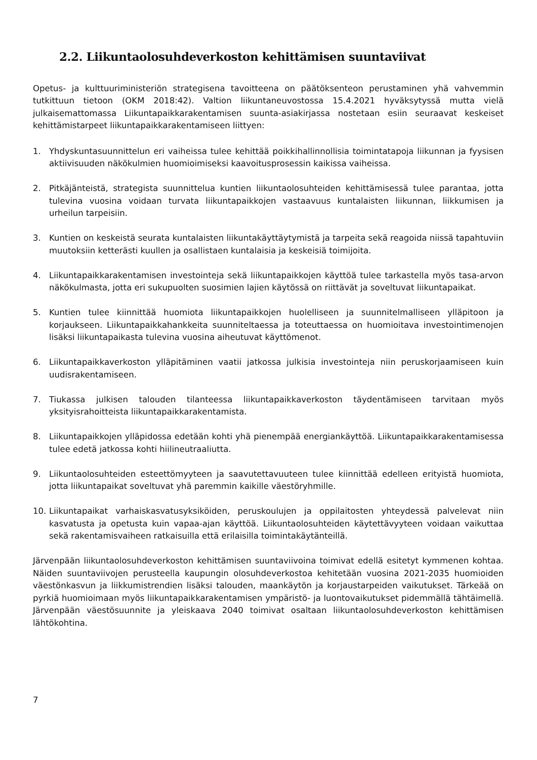2.2. Liikuntaolosuhdeverkoston kehittämisen suuntaviivat
Opetus- ja kulttuuriministeriön strategisena tavoitteena on päätöksenteon perustaminen yhä vahvemmin tutkittuun tietoon (OKM 2018:42). Valtion liikuntaneuvostossa 15.4.2021 hyväksytyssä mutta vielä julkaisemattomassa Liikuntapaikkarakentamisen suunta-asiakirjassa nostetaan esiin seuraavat keskeiset kehittämistarpeet liikuntapaikkarakentamiseen liittyen:
1. Yhdyskuntasuunnittelun eri vaiheissa tulee kehittää poikkihallinnollisia toimintatapoja liikunnan ja fyysisen aktiivisuuden näkökulmien huomioimiseksi kaavoitusprosessin kaikissa vaiheissa.
2. Pitkäjänteistä, strategista suunnittelua kuntien liikuntaolosuhteiden kehittämisessä tulee parantaa, jotta tulevina vuosina voidaan turvata liikuntapaikkojen vastaavuus kuntalaisten liikunnan, liikkumisen ja urheilun tarpeisiin.
3. Kuntien on keskeistä seurata kuntalaisten liikuntakäyttäytymistä ja tarpeita sekä reagoida niissä tapahtuviin muutoksiin ketterästi kuullen ja osallistaen kuntalaisia ja keskeisiä toimijoita.
4. Liikuntapaikkarakentamisen investointeja sekä liikuntapaikkojen käyttöä tulee tarkastella myös tasa-arvon näkökulmasta, jotta eri sukupuolten suosimien lajien käytössä on riittävät ja soveltuvat liikuntapaikat.
5. Kuntien tulee kiinnittää huomiota liikuntapaikkojen huolelliseen ja suunnitelmalliseen ylläpitoon ja korjaukseen. Liikuntapaikkahankkeita suunniteltaessa ja toteuttaessa on huomioitava investointimenojen lisäksi liikuntapaikasta tulevina vuosina aiheutuvat käyttömenot.
6. Liikuntapaikkaverkoston ylläpitäminen vaatii jatkossa julkisia investointeja niin peruskorjaamiseen kuin uudisrakentamiseen.
7. Tiukassa julkisen talouden tilanteessa liikuntapaikkaverkoston täydentämiseen tarvitaan myös yksityisrahoitteista liikuntapaikkarakentamista.
8. Liikuntapaikkojen ylläpidossa edetään kohti yhä pienempää energiankäyttöä. Liikuntapaikkarakentamisessa tulee edetä jatkossa kohti hiilineutraaliutta.
9. Liikuntaolosuhteiden esteettömyyteen ja saavutettavuuteen tulee kiinnittää edelleen erityistä huomiota, jotta liikuntapaikat soveltuvat yhä paremmin kaikille väestöryhmille.
10. Liikuntapaikat varhaiskasvatusyksiköiden, peruskoulujen ja oppilaitosten yhteydessä palvelevat niin kasvatusta ja opetusta kuin vapaa-ajan käyttöä. Liikuntaolosuhteiden käytettävyyteen voidaan vaikuttaa sekä rakentamisvaiheen ratkaisuilla että erilaisilla toimintakäytänteillä.
Järvenpään liikuntaolosuhdeverkoston kehittämisen suuntaviivoina toimivat edellä esitetyt kymmenen kohtaa. Näiden suuntaviivojen perusteella kaupungin olosuhdeverkostoa kehitetään vuosina 2021-2035 huomioiden väestönkasvun ja liikkumistrendien lisäksi talouden, maankäytön ja korjaustarpeiden vaikutukset. Tärkeää on pyrkiä huomioimaan myös liikuntapaikkarakentamisen ympäristö- ja luontovaikutukset pidemmällä tähtäimellä. Järvenpään väestösuunnite ja yleiskaava 2040 toimivat osaltaan liikuntaolosuhdeverkoston kehittämisen lähtökohtina.
7